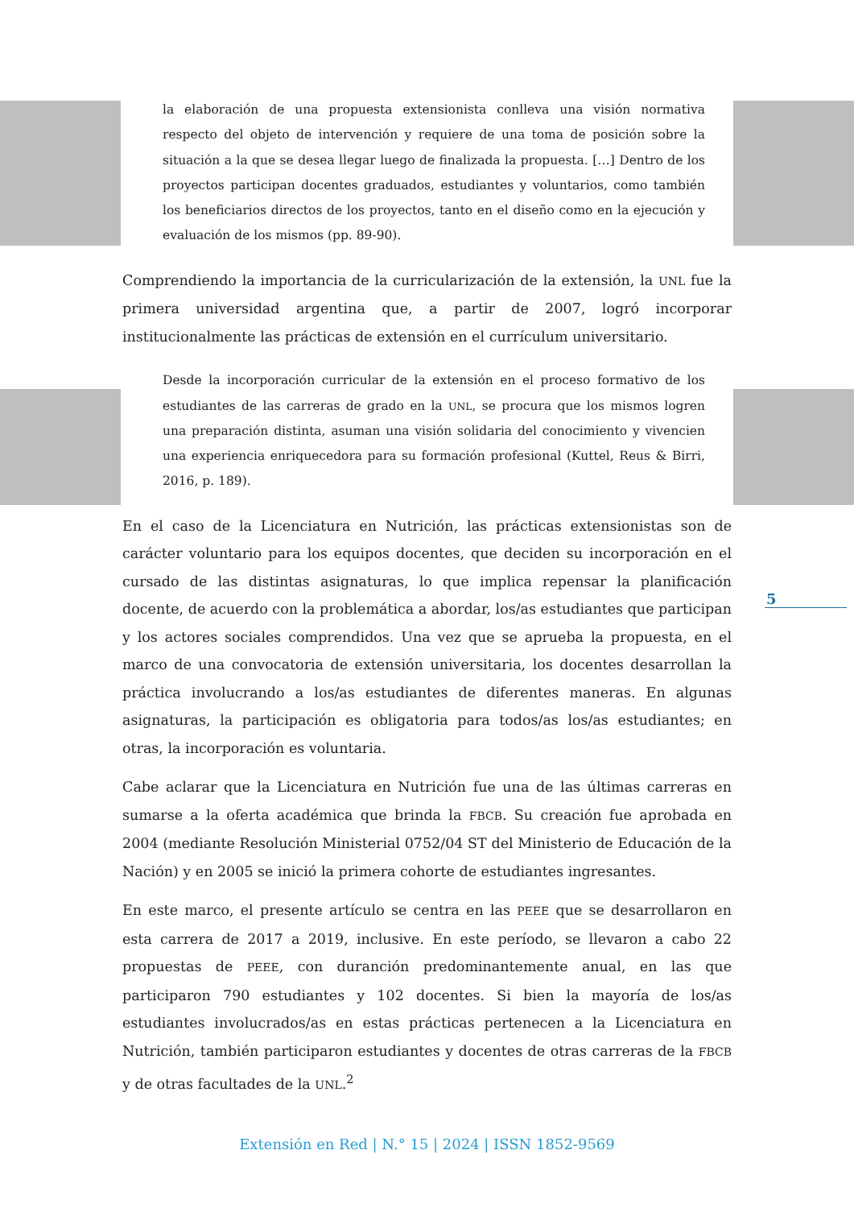la elaboración de una propuesta extensionista conlleva una visión normativa respecto del objeto de intervención y requiere de una toma de posición sobre la situación a la que se desea llegar luego de finalizada la propuesta. […] Dentro de los proyectos participan docentes graduados, estudiantes y voluntarios, como también los beneficiarios directos de los proyectos, tanto en el diseño como en la ejecución y evaluación de los mismos (pp. 89-90).
Comprendiendo la importancia de la curricularización de la extensión, la UNL fue la primera universidad argentina que, a partir de 2007, logró incorporar institucionalmente las prácticas de extensión en el currículum universitario.
Desde la incorporación curricular de la extensión en el proceso formativo de los estudiantes de las carreras de grado en la UNL, se procura que los mismos logren una preparación distinta, asuman una visión solidaria del conocimiento y vivencien una experiencia enriquecedora para su formación profesional (Kuttel, Reus & Birri, 2016, p. 189).
En el caso de la Licenciatura en Nutrición, las prácticas extensionistas son de carácter voluntario para los equipos docentes, que deciden su incorporación en el cursado de las distintas asignaturas, lo que implica repensar la planificación docente, de acuerdo con la problemática a abordar, los/as estudiantes que participan y los actores sociales comprendidos. Una vez que se aprueba la propuesta, en el marco de una convocatoria de extensión universitaria, los docentes desarrollan la práctica involucrando a los/as estudiantes de diferentes maneras. En algunas asignaturas, la participación es obligatoria para todos/as los/as estudiantes; en otras, la incorporación es voluntaria.
Cabe aclarar que la Licenciatura en Nutrición fue una de las últimas carreras en sumarse a la oferta académica que brinda la FBCB. Su creación fue aprobada en 2004 (mediante Resolución Ministerial 0752/04 ST del Ministerio de Educación de la Nación) y en 2005 se inició la primera cohorte de estudiantes ingresantes.
En este marco, el presente artículo se centra en las PEEE que se desarrollaron en esta carrera de 2017 a 2019, inclusive. En este período, se llevaron a cabo 22 propuestas de PEEE, con duranción predominantemente anual, en las que participaron 790 estudiantes y 102 docentes. Si bien la mayoría de los/as estudiantes involucrados/as en estas prácticas pertenecen a la Licenciatura en Nutrición, también participaron estudiantes y docentes de otras carreras de la FBCB y de otras facultades de la UNL.<sup>2</sup>
5
Extensión en Red | N.° 15 | 2024 | ISSN 1852-9569